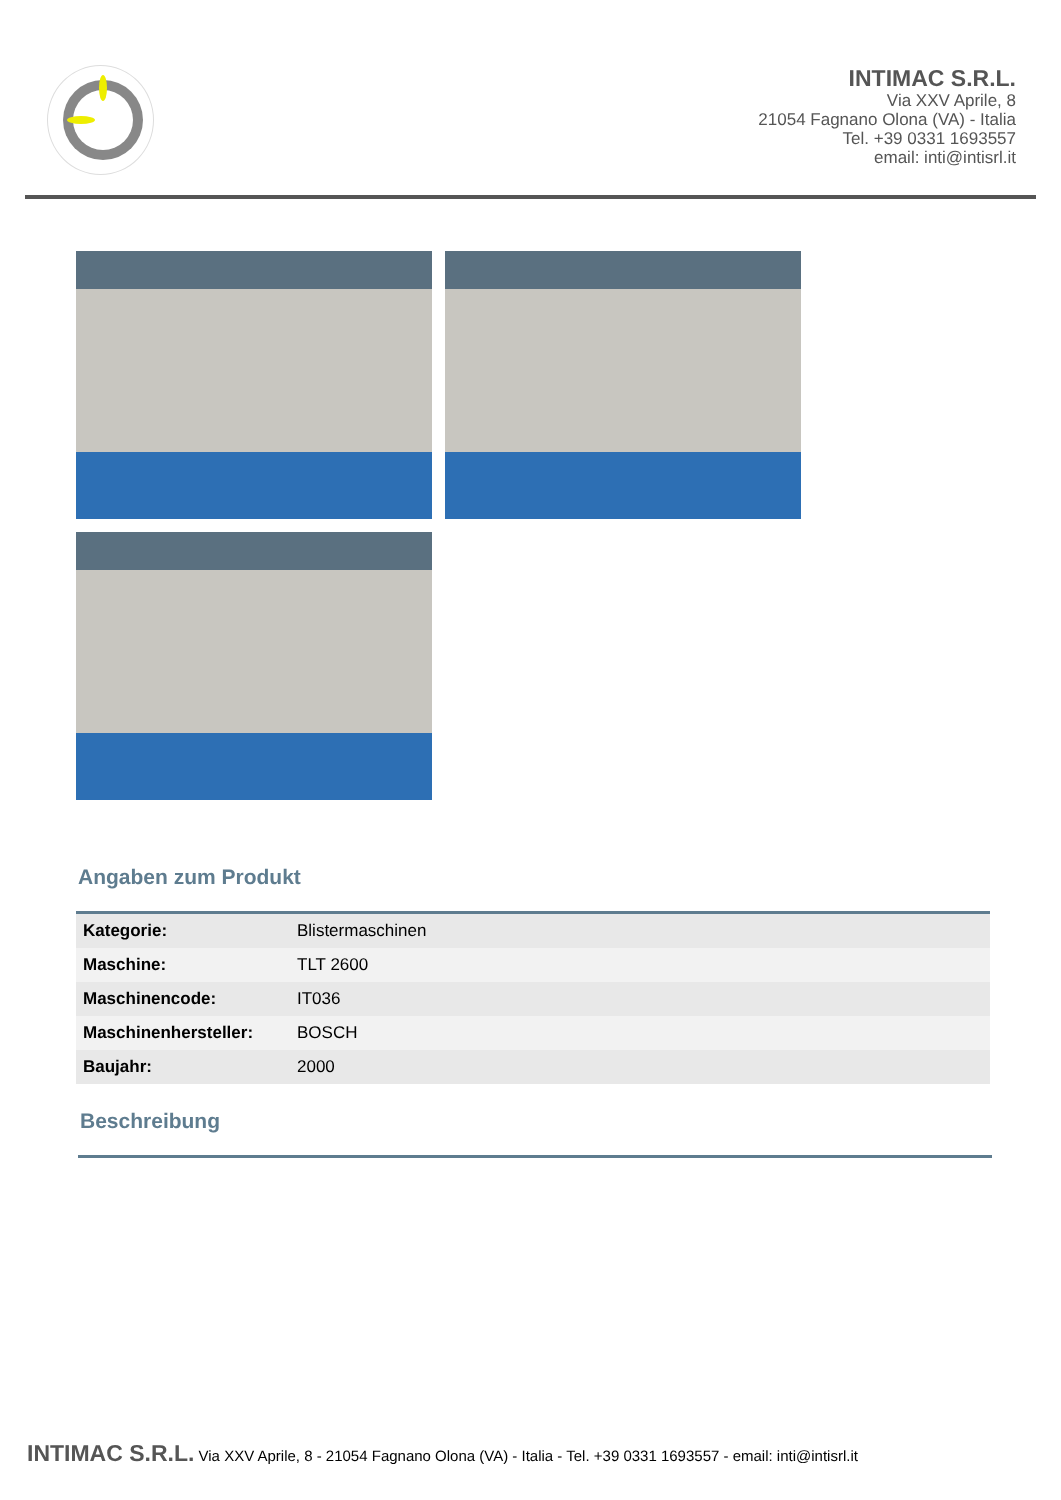INTIMAC S.R.L.
Via XXV Aprile, 8
21054 Fagnano Olona (VA) - Italia
Tel. +39 0331 1693557
email: inti@intisrl.it
Angaben zum Produkt
| Kategorie: | Blistermaschinen |
| Maschine: | TLT 2600 |
| Maschinencode: | IT036 |
| Maschinenhersteller: | BOSCH |
| Baujahr: | 2000 |
Beschreibung
INTIMAC S.R.L. Via XXV Aprile, 8 - 21054 Fagnano Olona (VA) - Italia - Tel. +39 0331 1693557 - email: inti@intisrl.it